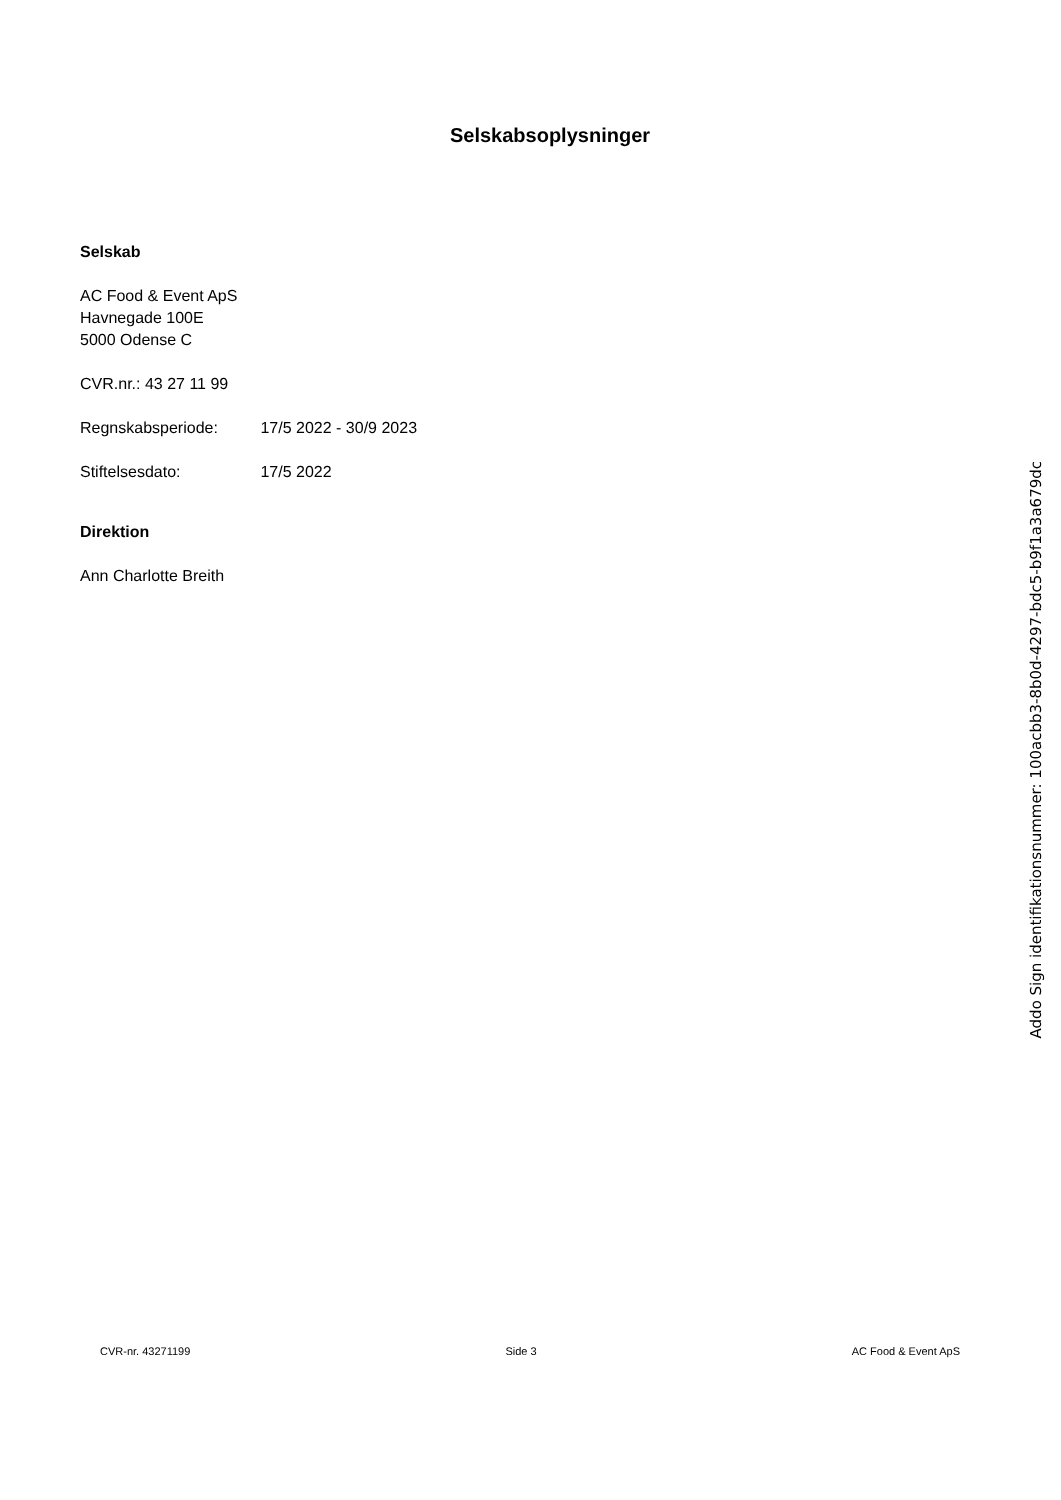Selskabsoplysninger
Selskab
AC Food & Event ApS
Havnegade 100E
5000 Odense C
CVR.nr.: 43 27 11 99
Regnskabsperiode: 17/5 2022 - 30/9 2023
Stiftelsesdato: 17/5 2022
Direktion
Ann Charlotte Breith
Addo Sign identifikationsnummer: 100acbb3-8b0d-4297-bdc5-b9f1a3a679dc
CVR-nr. 43271199 Side 3 AC Food & Event ApS